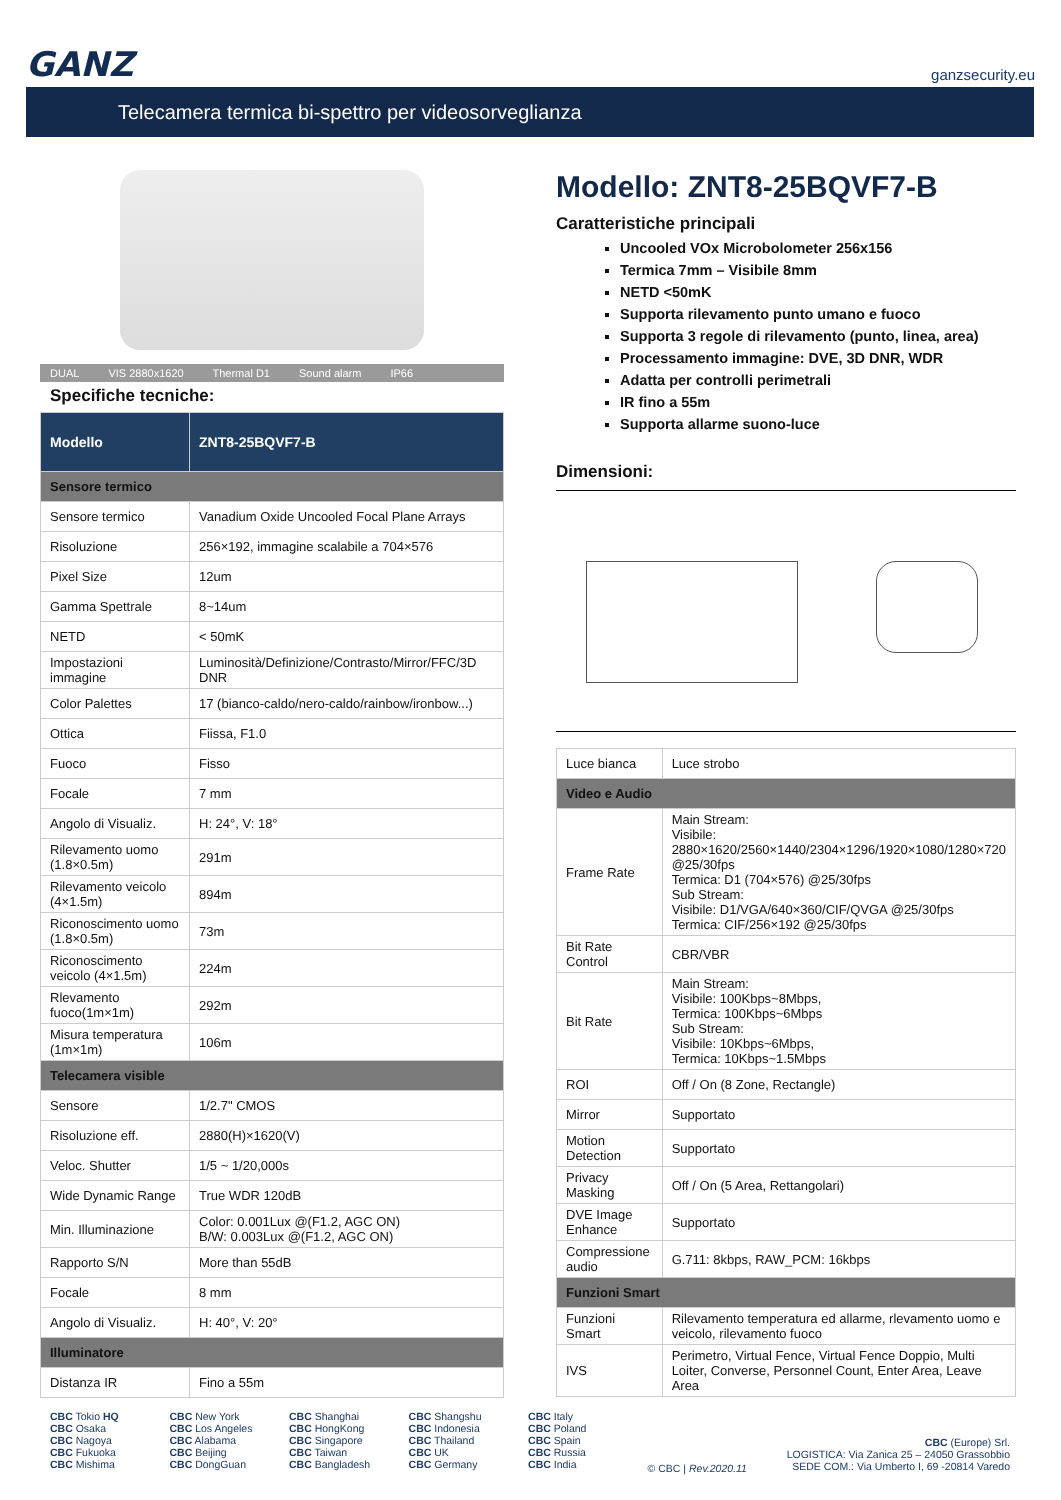GANZ ganzsecurity.eu
Telecamera termica bi-spettro per videosorveglianza
DUAL VIS 2880x1620 Thermal D1 Sound alarm IP66
Specifiche tecniche:
| Modello | ZNT8-25BQVF7-B |
| Sensore termico | |
| Sensore termico | Vanadium Oxide Uncooled Focal Plane Arrays |
| Risoluzione | 256×192, immagine scalabile a 704×576 |
| Pixel Size | 12um |
| Gamma Spettrale | 8~14um |
| NETD | < 50mK |
| Impostazioni immagine | Luminosità/Definizione/Contrasto/Mirror/FFC/3D DNR |
| Color Palettes | 17 (bianco-caldo/nero-caldo/rainbow/ironbow...) |
| Ottica | Fiissa, F1.0 |
| Fuoco | Fisso |
| Focale | 7 mm |
| Angolo di Visualiz. | H: 24°, V: 18° |
| Rilevamento uomo (1.8×0.5m) | 291m |
| Rilevamento veicolo (4×1.5m) | 894m |
| Riconoscimento uomo (1.8×0.5m) | 73m |
| Riconoscimento veicolo (4×1.5m) | 224m |
| Rlevamento fuoco(1m×1m) | 292m |
| Misura temperatura (1m×1m) | 106m |
| Telecamera visible | |
| Sensore | 1/2.7" CMOS |
| Risoluzione eff. | 2880(H)×1620(V) |
| Veloc. Shutter | 1/5 ~ 1/20,000s |
| Wide Dynamic Range | True WDR 120dB |
| Min. Illuminazione | Color: 0.001Lux @(F1.2, AGC ON) B/W: 0.003Lux @(F1.2, AGC ON) |
| Rapporto S/N | More than 55dB |
| Focale | 8 mm |
| Angolo di Visualiz. | H: 40°, V: 20° |
| Illuminatore | |
| Distanza IR | Fino a 55m |
Modello: ZNT8-25BQVF7-B
Caratteristiche principali
Uncooled VOx Microbolometer 256x156
Termica 7mm – Visibile 8mm
NETD <50mK
Supporta rilevamento punto umano e fuoco
Supporta 3 regole di rilevamento (punto, linea, area)
Processamento immagine: DVE, 3D DNR, WDR
Adatta per controlli perimetrali
IR fino a 55m
Supporta allarme suono-luce
Dimensioni:
| Luce bianca | Luce strobo |
| Video e Audio | |
| Frame Rate | Main Stream: Visibile: 2880×1620/2560×1440/2304×1296/1920×1080/1280×720 @25/30fps Termica: D1 (704×576) @25/30fps Sub Stream: Visibile: D1/VGA/640×360/CIF/QVGA @25/30fps Termica: CIF/256×192 @25/30fps |
| Bit Rate Control | CBR/VBR |
| Bit Rate | Main Stream: Visibile: 100Kbps~8Mbps, Termica: 100Kbps~6Mbps Sub Stream: Visibile: 10Kbps~6Mbps, Termica: 10Kbps~1.5Mbps |
| ROI | Off / On (8 Zone, Rectangle) |
| Mirror | Supportato |
| Motion Detection | Supportato |
| Privacy Masking | Off / On (5 Area, Rettangolari) |
| DVE Image Enhance | Supportato |
| Compressione audio | G.711: 8kbps, RAW_PCM: 16kbps |
| Funzioni Smart | |
| Funzioni Smart | Rilevamento temperatura ed allarme, rlevamento uomo e veicolo, rilevamento fuoco |
| IVS | Perimetro, Virtual Fence, Virtual Fence Doppio, Multi Loiter, Converse, Personnel Count, Enter Area, Leave Area |
CBC Tokio HQ
CBC Osaka
CBC Nagoya
CBC Fukuoka
CBC Mishima
CBC New York
CBC Los Angeles
CBC Alabama
CBC Beijing
CBC DongGuan
CBC Shanghai
CBC HongKong
CBC Singapore
CBC Taiwan
CBC Bangladesh
CBC Shangshu
CBC Indonesia
CBC Thailand
CBC UK
CBC Germany
CBC Italy
CBC Poland
CBC Spain
CBC Russia
CBC India
© CBC | Rev.2020.11
CBC (Europe) Srl.
LOGISTICA: Via Zanica 25 – 24050 Grassobbio
SEDE COM.: Via Umberto I, 69 -20814 Varedo